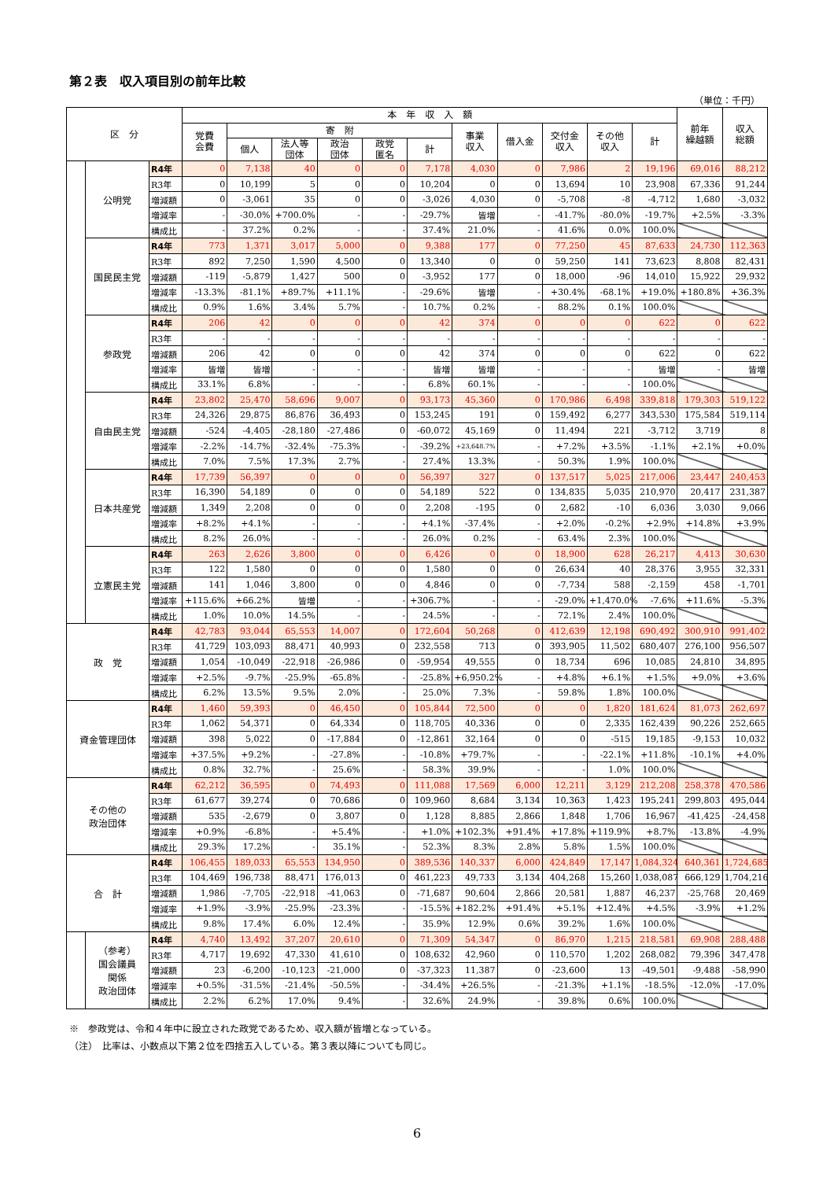第２表　収入項目別の前年比較
（単位：千円）
| 区 分 | | | 本 年 収 入 額 | | | | | | | | | | | 前年 繰越額 | 収入 総額 |
| --- | --- | --- | --- | --- | --- | --- | --- | --- | --- | --- | --- | --- | --- | --- | --- |
| | | | 党費 会費 | 寄 附 | | | | | 事業 収入 | 借入金 | 交付金 収入 | その他 収入 | 計 | | |
| | | | | 個人 | 法人等 団体 | 政治 団体 | 政党 匿名 | 計 | | | | | | | |
| | 公明党 | R4年 | 0 | 7,138 | 40 | 0 | 0 | 7,178 | 4,030 | 0 | 7,986 | 2 | 19,196 | 69,016 | 88,212 |
| | | R3年 | 0 | 10,199 | 5 | 0 | 0 | 10,204 | 0 | 0 | 13,694 | 10 | 23,908 | 67,336 | 91,244 |
| | | 増減額 | 0 | -3,061 | 35 | 0 | 0 | -3,026 | 4,030 | 0 | -5,708 | -8 | -4,712 | 1,680 | -3,032 |
| | | 増減率 | - | -30.0% | +700.0% | - | - | -29.7% | 皆増 | - | -41.7% | -80.0% | -19.7% | +2.5% | -3.3% |
| | | 構成比 | - | 37.2% | 0.2% | - | - | 37.4% | 21.0% | - | 41.6% | 0.0% | 100.0% | | |
| | 国民民主党 | R4年 | 773 | 1,371 | 3,017 | 5,000 | 0 | 9,388 | 177 | 0 | 77,250 | 45 | 87,633 | 24,730 | 112,363 |
| | | R3年 | 892 | 7,250 | 1,590 | 4,500 | 0 | 13,340 | 0 | 0 | 59,250 | 141 | 73,623 | 8,808 | 82,431 |
| | | 増減額 | -119 | -5,879 | 1,427 | 500 | 0 | -3,952 | 177 | 0 | 18,000 | -96 | 14,010 | 15,922 | 29,932 |
| | | 増減率 | -13.3% | -81.1% | +89.7% | +11.1% | - | -29.6% | 皆増 | - | +30.4% | -68.1% | +19.0% | +180.8% | +36.3% |
| | | 構成比 | 0.9% | 1.6% | 3.4% | 5.7% | - | 10.7% | 0.2% | - | 88.2% | 0.1% | 100.0% | | |
| | 参政党 | R4年 | 206 | 42 | 0 | 0 | 0 | 42 | 374 | 0 | 0 | 0 | 622 | 0 | 622 |
| | | R3年 | - | - | - | - | - | - | - | - | - | - | - | - | - |
| | | 増減額 | 206 | 42 | 0 | 0 | 0 | 42 | 374 | 0 | 0 | 0 | 622 | 0 | 622 |
| | | 増減率 | 皆増 | 皆増 | - | - | - | 皆増 | 皆増 | - | - | - | 皆増 | - | 皆増 |
| | | 構成比 | 33.1% | 6.8% | - | - | - | 6.8% | 60.1% | - | - | - | 100.0% | | |
| | 自由民主党 | R4年 | 23,802 | 25,470 | 58,696 | 9,007 | 0 | 93,173 | 45,360 | 0 | 170,986 | 6,498 | 339,818 | 179,303 | 519,122 |
| | | R3年 | 24,326 | 29,875 | 86,876 | 36,493 | 0 | 153,245 | 191 | 0 | 159,492 | 6,277 | 343,530 | 175,584 | 519,114 |
| | | 増減額 | -524 | -4,405 | -28,180 | -27,486 | 0 | -60,072 | 45,169 | 0 | 11,494 | 221 | -3,712 | 3,719 | 8 |
| | | 増減率 | -2.2% | -14.7% | -32.4% | -75.3% | - | -39.2% | +23,648.7% | - | +7.2% | +3.5% | -1.1% | +2.1% | +0.0% |
| | | 構成比 | 7.0% | 7.5% | 17.3% | 2.7% | - | 27.4% | 13.3% | - | 50.3% | 1.9% | 100.0% | | |
| | 日本共産党 | R4年 | 17,739 | 56,397 | 0 | 0 | 0 | 56,397 | 327 | 0 | 137,517 | 5,025 | 217,006 | 23,447 | 240,453 |
| | | R3年 | 16,390 | 54,189 | 0 | 0 | 0 | 54,189 | 522 | 0 | 134,835 | 5,035 | 210,970 | 20,417 | 231,387 |
| | | 増減額 | 1,349 | 2,208 | 0 | 0 | 0 | 2,208 | -195 | 0 | 2,682 | -10 | 6,036 | 3,030 | 9,066 |
| | | 増減率 | +8.2% | +4.1% | - | - | - | +4.1% | -37.4% | - | +2.0% | -0.2% | +2.9% | +14.8% | +3.9% |
| | | 構成比 | 8.2% | 26.0% | - | - | - | 26.0% | 0.2% | - | 63.4% | 2.3% | 100.0% | | |
| | 立憲民主党 | R4年 | 263 | 2,626 | 3,800 | 0 | 0 | 6,426 | 0 | 0 | 18,900 | 628 | 26,217 | 4,413 | 30,630 |
| | | R3年 | 122 | 1,580 | 0 | 0 | 0 | 1,580 | 0 | 0 | 26,634 | 40 | 28,376 | 3,955 | 32,331 |
| | | 増減額 | 141 | 1,046 | 3,800 | 0 | 0 | 4,846 | 0 | 0 | -7,734 | 588 | -2,159 | 458 | -1,701 |
| | | 増減率 | +115.6% | +66.2% | 皆増 | - | - | +306.7% | - | - | -29.0% | +1,470.0% | -7.6% | +11.6% | -5.3% |
| | | 構成比 | 1.0% | 10.0% | 14.5% | - | - | 24.5% | - | - | 72.1% | 2.4% | 100.0% | | |
| 政 党 | | R4年 | 42,783 | 93,044 | 65,553 | 14,007 | 0 | 172,604 | 50,268 | 0 | 412,639 | 12,198 | 690,492 | 300,910 | 991,402 |
| | | R3年 | 41,729 | 103,093 | 88,471 | 40,993 | 0 | 232,558 | 713 | 0 | 393,905 | 11,502 | 680,407 | 276,100 | 956,507 |
| | | 増減額 | 1,054 | -10,049 | -22,918 | -26,986 | 0 | -59,954 | 49,555 | 0 | 18,734 | 696 | 10,085 | 24,810 | 34,895 |
| | | 増減率 | +2.5% | -9.7% | -25.9% | -65.8% | - | -25.8% | +6,950.2% | - | +4.8% | +6.1% | +1.5% | +9.0% | +3.6% |
| | | 構成比 | 6.2% | 13.5% | 9.5% | 2.0% | - | 25.0% | 7.3% | - | 59.8% | 1.8% | 100.0% | | |
| 資金管理団体 | | R4年 | 1,460 | 59,393 | 0 | 46,450 | 0 | 105,844 | 72,500 | 0 | 0 | 1,820 | 181,624 | 81,073 | 262,697 |
| | | R3年 | 1,062 | 54,371 | 0 | 64,334 | 0 | 118,705 | 40,336 | 0 | 0 | 2,335 | 162,439 | 90,226 | 252,665 |
| | | 増減額 | 398 | 5,022 | 0 | -17,884 | 0 | -12,861 | 32,164 | 0 | 0 | -515 | 19,185 | -9,153 | 10,032 |
| | | 増減率 | +37.5% | +9.2% | - | -27.8% | - | -10.8% | +79.7% | - | - | -22.1% | +11.8% | -10.1% | +4.0% |
| | | 構成比 | 0.8% | 32.7% | - | 25.6% | - | 58.3% | 39.9% | - | - | 1.0% | 100.0% | | |
| その他の 政治団体 | | R4年 | 62,212 | 36,595 | 0 | 74,493 | 0 | 111,088 | 17,569 | 6,000 | 12,211 | 3,129 | 212,208 | 258,378 | 470,586 |
| | | R3年 | 61,677 | 39,274 | 0 | 70,686 | 0 | 109,960 | 8,684 | 3,134 | 10,363 | 1,423 | 195,241 | 299,803 | 495,044 |
| | | 増減額 | 535 | -2,679 | 0 | 3,807 | 0 | 1,128 | 8,885 | 2,866 | 1,848 | 1,706 | 16,967 | -41,425 | -24,458 |
| | | 増減率 | +0.9% | -6.8% | - | +5.4% | - | +1.0% | +102.3% | +91.4% | +17.8% | +119.9% | +8.7% | -13.8% | -4.9% |
| | | 構成比 | 29.3% | 17.2% | - | 35.1% | - | 52.3% | 8.3% | 2.8% | 5.8% | 1.5% | 100.0% | | |
| 合 計 | | R4年 | 106,455 | 189,033 | 65,553 | 134,950 | 0 | 389,536 | 140,337 | 6,000 | 424,849 | 17,147 | 1,084,324 | 640,361 | 1,724,685 |
| | | R3年 | 104,469 | 196,738 | 88,471 | 176,013 | 0 | 461,223 | 49,733 | 3,134 | 404,268 | 15,260 | 1,038,087 | 666,129 | 1,704,216 |
| | | 増減額 | 1,986 | -7,705 | -22,918 | -41,063 | 0 | -71,687 | 90,604 | 2,866 | 20,581 | 1,887 | 46,237 | -25,768 | 20,469 |
| | | 増減率 | +1.9% | -3.9% | -25.9% | -23.3% | - | -15.5% | +182.2% | +91.4% | +5.1% | +12.4% | +4.5% | -3.9% | +1.2% |
| | | 構成比 | 9.8% | 17.4% | 6.0% | 12.4% | - | 35.9% | 12.9% | 0.6% | 39.2% | 1.6% | 100.0% | | |
| | （参考） 国会議員 関係 政治団体 | R4年 | 4,740 | 13,492 | 37,207 | 20,610 | 0 | 71,309 | 54,347 | 0 | 86,970 | 1,215 | 218,581 | 69,908 | 288,488 |
| | | R3年 | 4,717 | 19,692 | 47,330 | 41,610 | 0 | 108,632 | 42,960 | 0 | 110,570 | 1,202 | 268,082 | 79,396 | 347,478 |
| | | 増減額 | 23 | -6,200 | -10,123 | -21,000 | 0 | -37,323 | 11,387 | 0 | -23,600 | 13 | -49,501 | -9,488 | -58,990 |
| | | 増減率 | +0.5% | -31.5% | -21.4% | -50.5% | - | -34.4% | +26.5% | - | -21.3% | +1.1% | -18.5% | -12.0% | -17.0% |
| | | 構成比 | 2.2% | 6.2% | 17.0% | 9.4% | - | 32.6% | 24.9% | - | 39.8% | 0.6% | 100.0% | | |
※　参政党は、令和４年中に設立された政党であるため、収入額が皆増となっている。
（注）　比率は、小数点以下第２位を四捨五入している。第３表以降についても同じ。
6